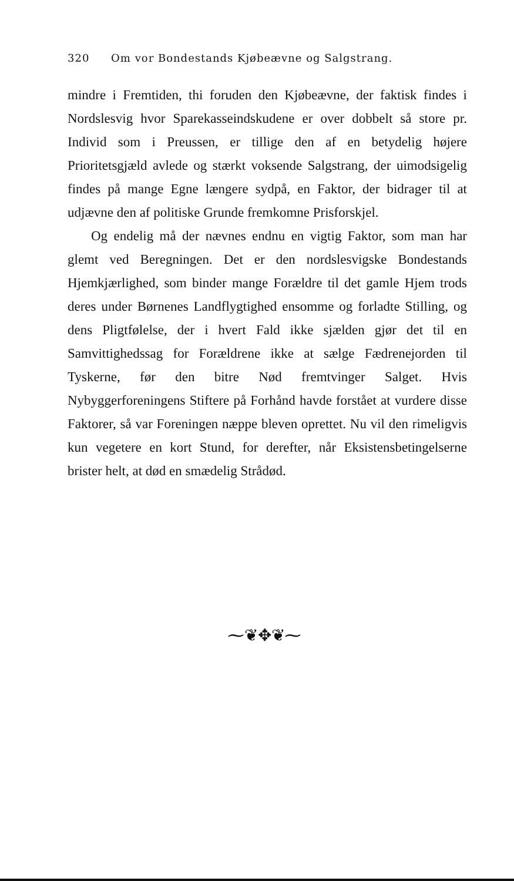320 Om vor Bondestands Kjøbeævne og Salgstrang.
mindre i Fremtiden, thi foruden den Kjøbeævne, der faktisk findes i Nordslesvig hvor Sparekasseindskudene er over dobbelt så store pr. Individ som i Preussen, er tillige den af en betydelig højere Prioritetsgjæld avlede og stærkt voksende Salgstrang, der uimodsigelig findes på mange Egne længere sydpå, en Faktor, der bidrager til at udjævne den af politiske Grunde fremkomne Prisforskjel.
Og endelig må der nævnes endnu en vigtig Faktor, som man har glemt ved Beregningen. Det er den nordslesvigske Bondestands Hjemkjærlighed, som binder mange Forældre til det gamle Hjem trods deres under Børnenes Landflygtighed ensomme og forladte Stilling, og dens Pligtfølelse, der i hvert Fald ikke sjælden gjør det til en Samvittighedssag for Forældrene ikke at sælge Fædrenejorden til Tyskerne, før den bitre Nød fremtvinger Salget. Hvis Nybyggerforeningens Stiftere på Forhånd havde forstået at vurdere disse Faktorer, så var Foreningen næppe bleven oprettet. Nu vil den rimeligvis kun vegetere en kort Stund, for derefter, når Eksistensbetingelserne brister helt, at død en smædelig Strådød.
⁓❦✥❦⁓